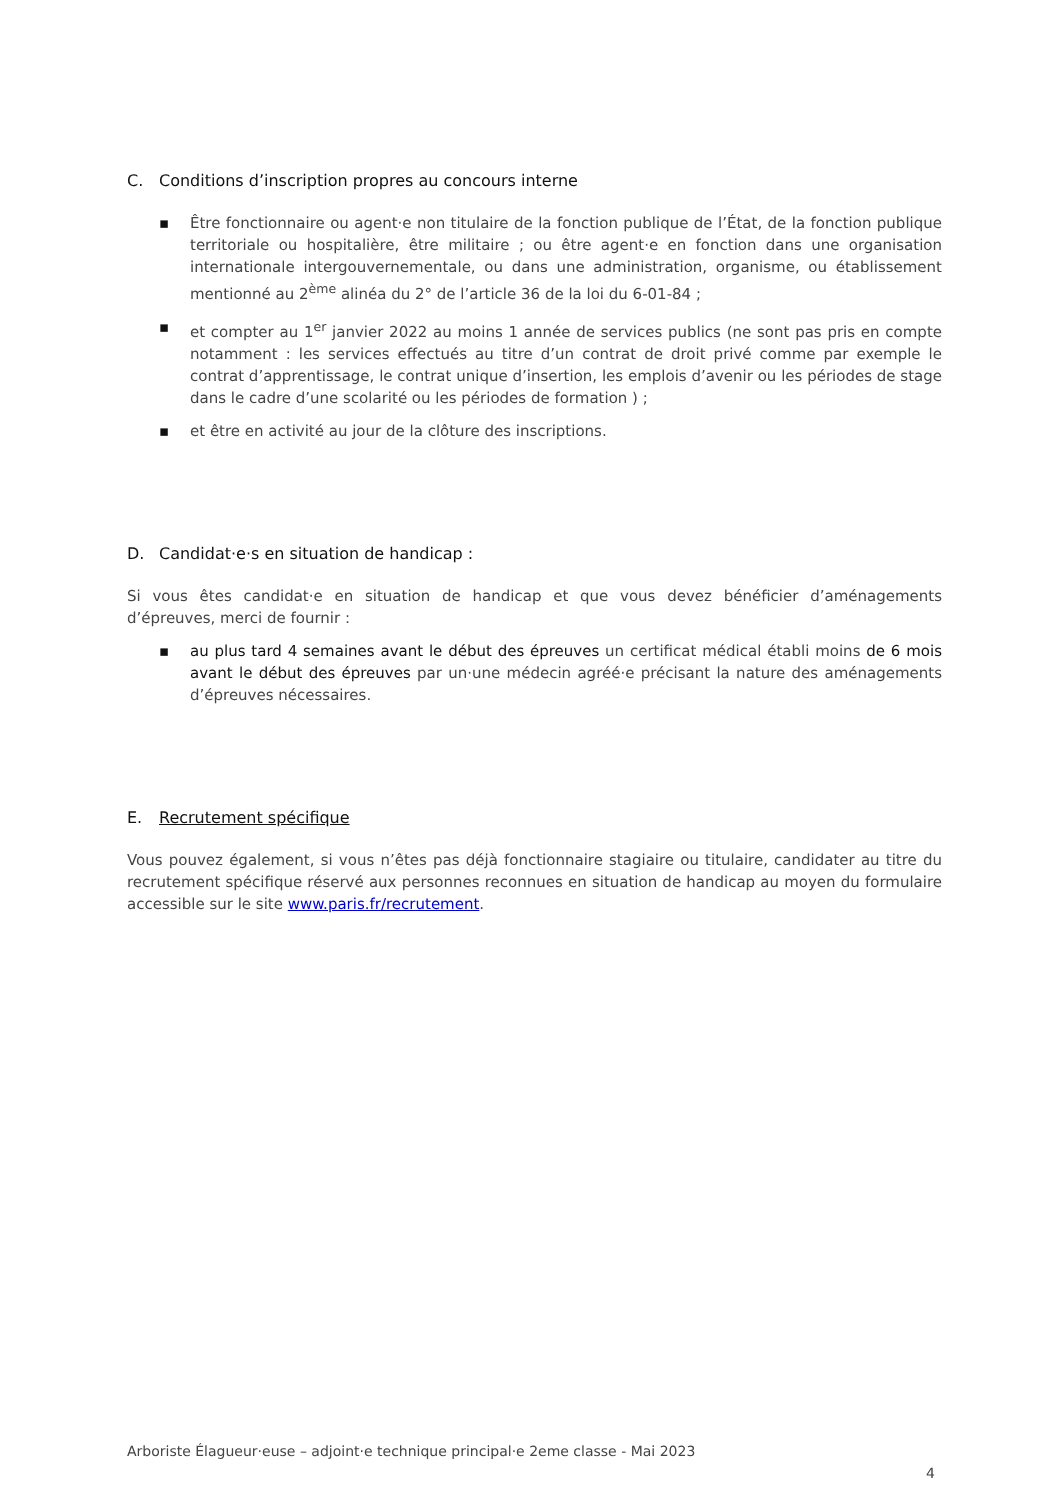C. Conditions d’inscription propres au concours interne
▪ Être fonctionnaire ou agent·e non titulaire de la fonction publique de l’État, de la fonction publique territoriale ou hospitalière, être militaire ; ou être agent·e en fonction dans une organisation internationale intergouvernementale, ou dans une administration, organisme, ou établissement mentionné au 2<sup>ème</sup> alinéa du 2° de l’article 36 de la loi du 6-01-84 ;
▪ et compter au 1<sup>er</sup> janvier 2022 au moins 1 année de services publics (ne sont pas pris en compte notamment : les services effectués au titre d’un contrat de droit privé comme par exemple le contrat d’apprentissage, le contrat unique d’insertion, les emplois d’avenir ou les périodes de stage dans le cadre d’une scolarité ou les périodes de formation ) ;
▪ et être en activité au jour de la clôture des inscriptions.
D. Candidat·e·s en situation de handicap :
Si vous êtes candidat·e en situation de handicap et que vous devez bénéficier d’aménagements d’épreuves, merci de fournir :
▪ au plus tard 4 semaines avant le début des épreuves un certificat médical établi moins de 6 mois avant le début des épreuves par un·une médecin agréé·e précisant la nature des aménagements d’épreuves nécessaires.
E. Recrutement spécifique
Vous pouvez également, si vous n’êtes pas déjà fonctionnaire stagiaire ou titulaire, candidater au titre du recrutement spécifique réservé aux personnes reconnues en situation de handicap au moyen du formulaire accessible sur le site www.paris.fr/recrutement.
Arboriste Élagueur·euse – adjoint·e technique principal·e 2eme classe - Mai 2023
4